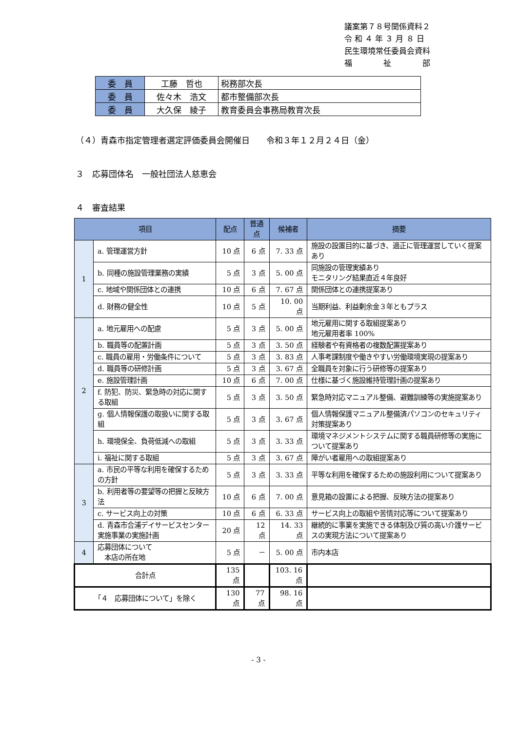議案第７８号関係資料２
令 和 ４ 年 ３ 月 ８ 日
民生環境常任委員会資料
福　　　　祉　　　　部
| 委 員 | 工藤 哲也 | 税務部次長 |
| 委 員 | 佐々木 浩文 | 都市整備部次長 |
| 委 員 | 大久保 綾子 | 教育委員会事務局教育次長 |
（４）青森市指定管理者選定評価委員会開催日　　令和３年１２月２４日（金）
３　応募団体名　一般社団法人慈恵会
４　審査結果
| 項目 | | 配点 | 普通点 | 候補者 | 摘要 |
| --- | --- | --- | --- | --- | --- |
| 1 | a. 管理運営方針 | 10 点 | 6 点 | 7. 33 点 | 施設の設置目的に基づき、適正に管理運営していく提案あり |
| | b. 同種の施設管理業務の実績 | 5 点 | 3 点 | 5. 00 点 | 同施設の管理実績あり モニタリング結果直近４年良好 |
| | c. 地域や関係団体との連携 | 10 点 | 6 点 | 7. 67 点 | 関係団体との連携提案あり |
| | d. 財務の健全性 | 10 点 | 5 点 | 10. 00 点 | 当期利益、利益剰余金３年ともプラス |
| 2 | a. 地元雇用への配慮 | 5 点 | 3 点 | 5. 00 点 | 地元雇用に関する取組提案あり 地元雇用者率 100% |
| | b. 職員等の配置計画 | 5 点 | 3 点 | 3. 50 点 | 経験者や有資格者の複数配置提案あり |
| | c. 職員の雇用・労働条件について | 5 点 | 3 点 | 3. 83 点 | 人事考課制度や働きやすい労働環境実現の提案あり |
| | d. 職員等の研修計画 | 5 点 | 3 点 | 3. 67 点 | 全職員を対象に行う研修等の提案あり |
| | e. 施設管理計画 | 10 点 | 6 点 | 7. 00 点 | 仕様に基づく施設維持管理計画の提案あり |
| | f. 防犯、防災、緊急時の対応に関する取組 | 5 点 | 3 点 | 3. 50 点 | 緊急時対応マニュアル整備、避難訓練等の実施提案あり |
| | g. 個人情報保護の取扱いに関する取組 | 5 点 | 3 点 | 3. 67 点 | 個人情報保護マニュアル整備済パソコンのセキュリティ対策提案あり |
| | h. 環境保全、負荷低減への取組 | 5 点 | 3 点 | 3. 33 点 | 環境マネジメントシステムに関する職員研修等の実施について提案あり |
| | i. 福祉に関する取組 | 5 点 | 3 点 | 3. 67 点 | 障がい者雇用への取組提案あり |
| 3 | a. 市民の平等な利用を確保するための方針 | 5 点 | 3 点 | 3. 33 点 | 平等な利用を確保するための施設利用について提案あり |
| | b. 利用者等の要望等の把握と反映方法 | 10 点 | 6 点 | 7. 00 点 | 意見箱の設置による把握、反映方法の提案あり |
| | c. サービス向上の対策 | 10 点 | 6 点 | 6. 33 点 | サービス向上の取組や苦情対応等について提案あり |
| | d. 青森市合浦デイサービスセンター実施事業の実施計画 | 20 点 | 12 点 | 14. 33 点 | 継続的に事業を実施できる体制及び質の高い介護サービスの実現方法について提案あり |
| 4 | 応募団体について 本店の所在地 | 5 点 | － | 5. 00 点 | 市内本店 |
| 合計点 | | 135 点 | | 103. 16 点 | |
| 「４ 応募団体について」を除く | | 130 点 | 77 点 | 98. 16 点 | |
- 3 -